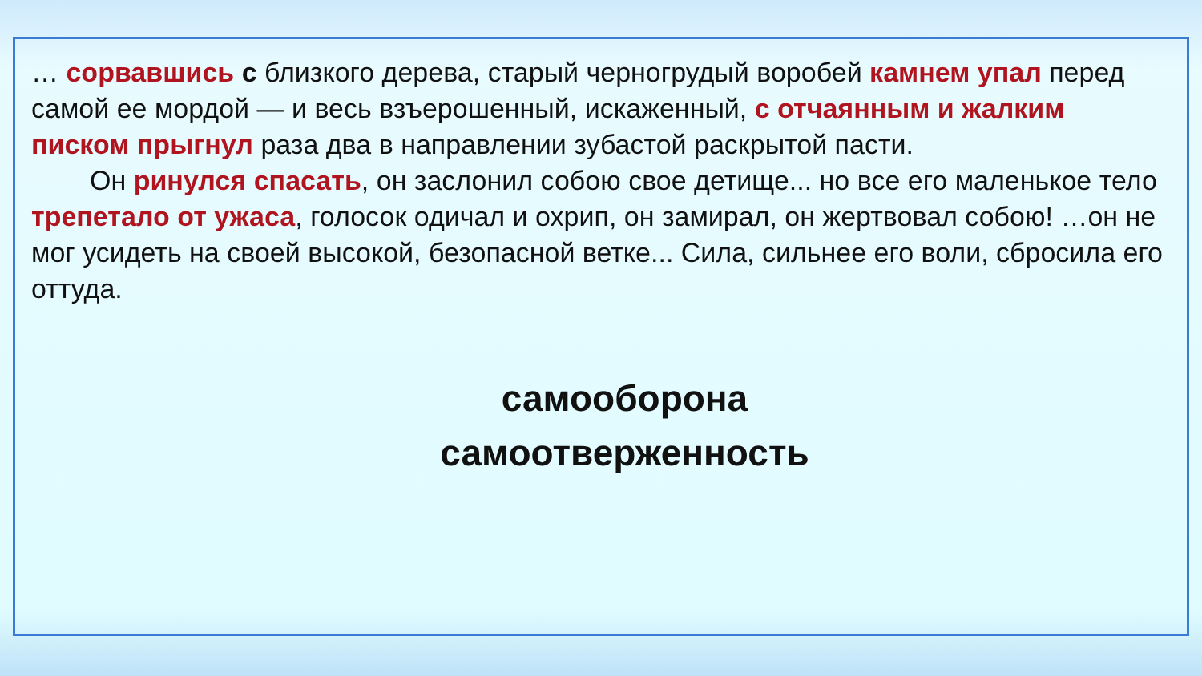… сорвавшись с близкого дерева, старый черногрудый воробей камнем упал перед самой ее мордой — и весь взъерошенный, искаженный, с отчаянным и жалким писком прыгнул раза два в направлении зубастой раскрытой пасти.
Он ринулся спасать, он заслонил собою свое детище... но все его маленькое тело трепетало от ужаса, голосок одичал и охрип, он замирал, он жертвовал собою! …он не мог усидеть на своей высокой, безопасной ветке... Сила, сильнее его воли, сбросила его оттуда.
самооборона
самоотверженность